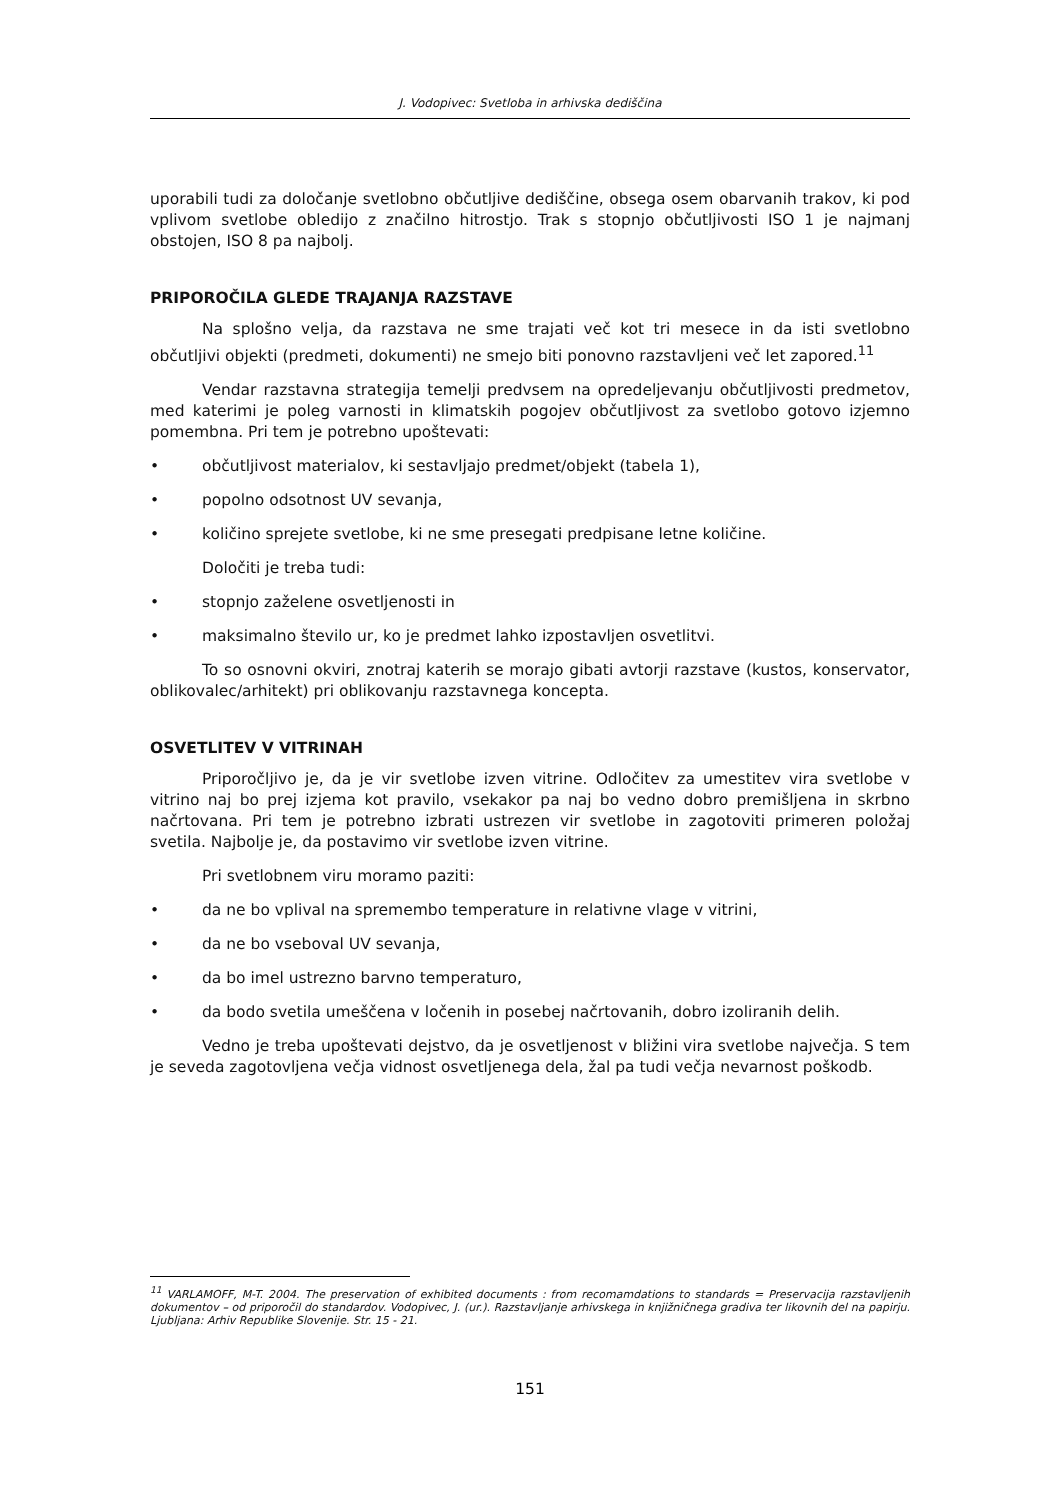J. Vodopivec: Svetloba in arhivska dediščina
uporabili tudi za določanje svetlobno občutljive dediščine, obsega osem obarvanih trakov, ki pod vplivom svetlobe obledijo z značilno hitrostjo. Trak s stopnjo občutljivosti ISO 1 je najmanj obstojen, ISO 8 pa najbolj.
PRIPOROČILA GLEDE TRAJANJA RAZSTAVE
Na splošno velja, da razstava ne sme trajati več kot tri mesece in da isti svetlobno občutljivi objekti (predmeti, dokumenti) ne smejo biti ponovno razstavljeni več let zapored.<sup>11</sup>
Vendar razstavna strategija temelji predvsem na opredeljevanju občutljivosti predmetov, med katerimi je poleg varnosti in klimatskih pogojev občutljivost za svetlobo gotovo izjemno pomembna. Pri tem je potrebno upoštevati:
• občutljivost materialov, ki sestavljajo predmet/objekt (tabela 1),
• popolno odsotnost UV sevanja,
• količino sprejete svetlobe, ki ne sme presegati predpisane letne količine.
Določiti je treba tudi:
• stopnjo zaželene osvetljenosti in
• maksimalno število ur, ko je predmet lahko izpostavljen osvetlitvi.
To so osnovni okviri, znotraj katerih se morajo gibati avtorji razstave (kustos, konservator, oblikovalec/arhitekt) pri oblikovanju razstavnega koncepta.
OSVETLITEV V VITRINAH
Priporočljivo je, da je vir svetlobe izven vitrine. Odločitev za umestitev vira svetlobe v vitrino naj bo prej izjema kot pravilo, vsekakor pa naj bo vedno dobro premišljena in skrbno načrtovana. Pri tem je potrebno izbrati ustrezen vir svetlobe in zagotoviti primeren položaj svetila. Najbolje je, da postavimo vir svetlobe izven vitrine.
Pri svetlobnem viru moramo paziti:
• da ne bo vplival na spremembo temperature in relativne vlage v vitrini,
• da ne bo vseboval UV sevanja,
• da bo imel ustrezno barvno temperaturo,
• da bodo svetila umeščena v ločenih in posebej načrtovanih, dobro izoliranih delih.
Vedno je treba upoštevati dejstvo, da je osvetljenost v bližini vira svetlobe največja. S tem je seveda zagotovljena večja vidnost osvetljenega dela, žal pa tudi večja nevarnost poškodb.
<sup>11</sup> VARLAMOFF, M-T. 2004. The preservation of exhibited documents : from recomamdations to standards = Preservacija razstavljenih dokumentov – od priporočil do standardov. Vodopivec, J. (ur.). Razstavljanje arhivskega in knjižničnega gradiva ter likovnih del na papirju. Ljubljana: Arhiv Republike Slovenije. Str. 15 - 21.
151